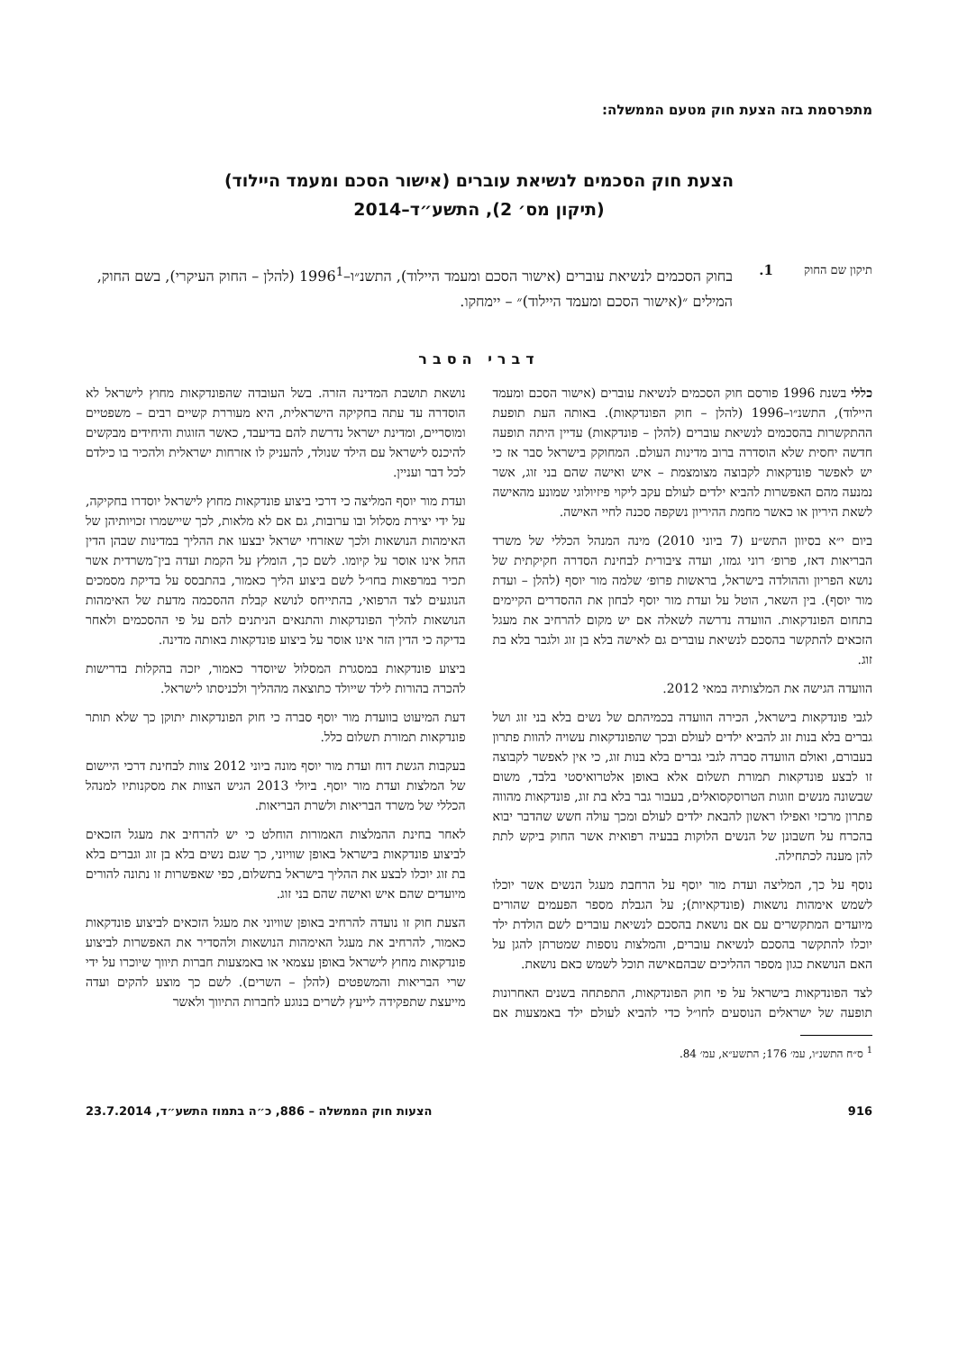מתפרסמת בזה הצעת חוק מטעם הממשלה:
הצעת חוק הסכמים לנשיאת עוברים (אישור הסכם ומעמד היילוד)
(תיקון מס׳ 2), התשע״ד–2014
תיקון שם החוק
1.
בחוק הסכמים לנשיאת עוברים (אישור הסכם ומעמד היילוד), התשנ״ו–1996<sup>1</sup> (להלן – החוק העיקרי), בשם החוק, המילים ״(אישור הסכם ומעמד היילוד)״ – יימחקו.
דברי הסבר
כללי בשנת 1996 פורסם חוק הסכמים לנשיאת עוברים (אישור הסכם ומעמד היילוד), התשנ״ו–1996 (להלן – חוק הפונדקאות). באותה העת תופעת ההתקשרות בהסכמים לנשיאת עוברים (להלן – פונדקאות) עדיין היתה תופעה חדשה יחסית שלא הוסדרה ברוב מדינות העולם. המחוקק בישראל סבר אז כי יש לאפשר פונדקאות לקבוצה מצומצמת – איש ואישה שהם בני זוג, אשר נמנעה מהם האפשרות להביא ילדים לעולם עקב ליקוי פיזיולוגי שמונע מהאישה לשאת היריון או כאשר מחמת ההיריון נשקפה סכנה לחיי האישה.
ביום י״א בסיוון התש״ע (7 ביוני 2010) מינה המנהל הכללי של משרד הבריאות דאז, פרופ׳ רוני גמזו, ועדה ציבורית לבחינת הסדרה חקיקתית של נושא הפריון וההולדה בישראל, בראשות פרופ׳ שלמה מור יוסף (להלן – ועדת מור יוסף). בין השאר, הוטל על ועדת מור יוסף לבחון את ההסדרים הקיימים בתחום הפונדקאות. הוועדה נדרשה לשאלה אם יש מקום להרחיב את מעגל הזכאים להתקשר בהסכם לנשיאת עוברים גם לאישה בלא בן זוג ולגבר בלא בת זוג.
הוועדה הגישה את המלצותיה במאי 2012.
לגבי פונדקאות בישראל, הכירה הוועדה בכמיהתם של נשים בלא בני זוג ושל גברים בלא בנות זוג להביא ילדים לעולם ובכך שהפונדקאות עשויה להוות פתרון בעבורם, ואולם הוועדה סברה לגבי גברים בלא בנות זוג, כי אין לאפשר לקבוצה זו לבצע פונדקאות תמורת תשלום אלא באופן אלטרואיסטי בלבד, משום שבשונה מנשים וזוגות הטרוסקסואלים, בעבור גבר בלא בת זוג, פונדקאות מהווה פתרון מרכזי ואפילו ראשון להבאת ילדים לעולם ומכך עולה חשש שהדבר יבוא בהכרח על חשבונן של הנשים הלוקות בבעיה רפואית אשר החוק ביקש לתת להן מענה לכתחילה.
נוסף על כך, המליצה ועדת מור יוסף על הרחבת מעגל הנשים אשר יוכלו לשמש אימהות נושאות (פונדקאיות); על הגבלת מספר הפעמים שהורים מיועדים המתקשרים עם אם נושאת בהסכם לנשיאת עוברים לשם הולדת ילד יוכלו להתקשר בהסכם לנשיאת עוברים, והמלצות נוספות שמטרתן להגן על האם הנושאת כגון מספר ההליכים שבהםאישה תוכל לשמש כאם נושאת.
לצד הפונדקאות בישראל על פי חוק הפונדקאות, התפתחה בשנים האחרונות תופעה של ישראלים הנוסעים לחו״ל כדי להביא לעולם ילד באמצעות אם נושאת תושבת המדינה הזרה. בשל העובדה שהפונדקאות מחוץ לישראל לא הוסדרה עד עתה בחקיקה הישראלית, היא מעוררת קשיים רבים – משפטיים ומוסריים, ומדינת ישראל נדרשת להם בדיעבד, כאשר הזוגות והיחידים מבקשים להיכנס לישראל עם הילד שנולד, להעניק לו אזרחות ישראלית ולהכיר בו כילדם לכל דבר ועניין.
ועדת מור יוסף המליצה כי דרכי ביצוע פונדקאות מחוץ לישראל יוסדרו בחקיקה, על ידי יצירת מסלול ובו ערובות, גם אם לא מלאות, לכך שיישמרו זכויותיהן של האימהות הנושאות ולכך שאזרחי ישראל יבצעו את ההליך במדינות שבהן הדין החל אינו אוסר על קיומו. לשם כך, הומלץ על הקמת ועדה בין־משרדית אשר תכיר במרפאות בחו״ל לשם ביצוע הליך כאמור, בהתבסס על בדיקת מסמכים הנוגעים לצד הרפואי, בהתייחס לנושא קבלת ההסכמה מדעת של האימהות הנושאות להליך הפונדקאות והתנאים הניתנים להם על פי ההסכמים ולאחר בדיקה כי הדין הזר אינו אוסר על ביצוע פונדקאות באותה מדינה.
ביצוע פונדקאות במסגרת המסלול שיוסדר כאמור, יזכה בהקלות בדרישות להכרה בהורות לילד שייולד כתוצאה מההליך ולכניסתו לישראל.
דעת המיעוט בוועדת מור יוסף סברה כי חוק הפונדקאות יתוקן כך שלא תותר פונדקאות תמורת תשלום כלל.
בעקבות הגשת דוח ועדת מור יוסף מונה ביוני 2012 צוות לבחינת דרכי היישום של המלצות ועדת מור יוסף. ביולי 2013 הגיש הצוות את מסקנותיו למנהל הכללי של משרד הבריאות ולשרת הבריאות.
לאחר בחינת ההמלצות האמורות הוחלט כי יש להרחיב את מעגל הזכאים לביצוע פונדקאות בישראל באופן שוויוני, כך שגם נשים בלא בן זוג וגברים בלא בת זוג יוכלו לבצע את ההליך בישראל בתשלום, כפי שאפשרות זו נתונה להורים מיועדים שהם איש ואישה שהם בני זוג.
הצעת חוק זו נועדה להרחיב באופן שוויוני את מעגל הזכאים לביצוע פונדקאות כאמור, להרחיב את מעגל האימהות הנושאות ולהסדיר את האפשרות לביצוע פונדקאות מחוץ לישראל באופן עצמאי או באמצעות חברות תיווך שיוכרו על ידי שרי הבריאות והמשפטים (להלן – השרים). לשם כך מוצע להקים ועדה מייעצת שתפקידה לייעץ לשרים בנוגע לחברות התיווך ולאשר
<sup>1</sup> ס״ח התשנ״ו, עמ׳ 176; התשע״א, עמ׳ 84.
916 הצעות חוק הממשלה – 886, כ״ה בתמוז התשע״ד, 23.7.2014